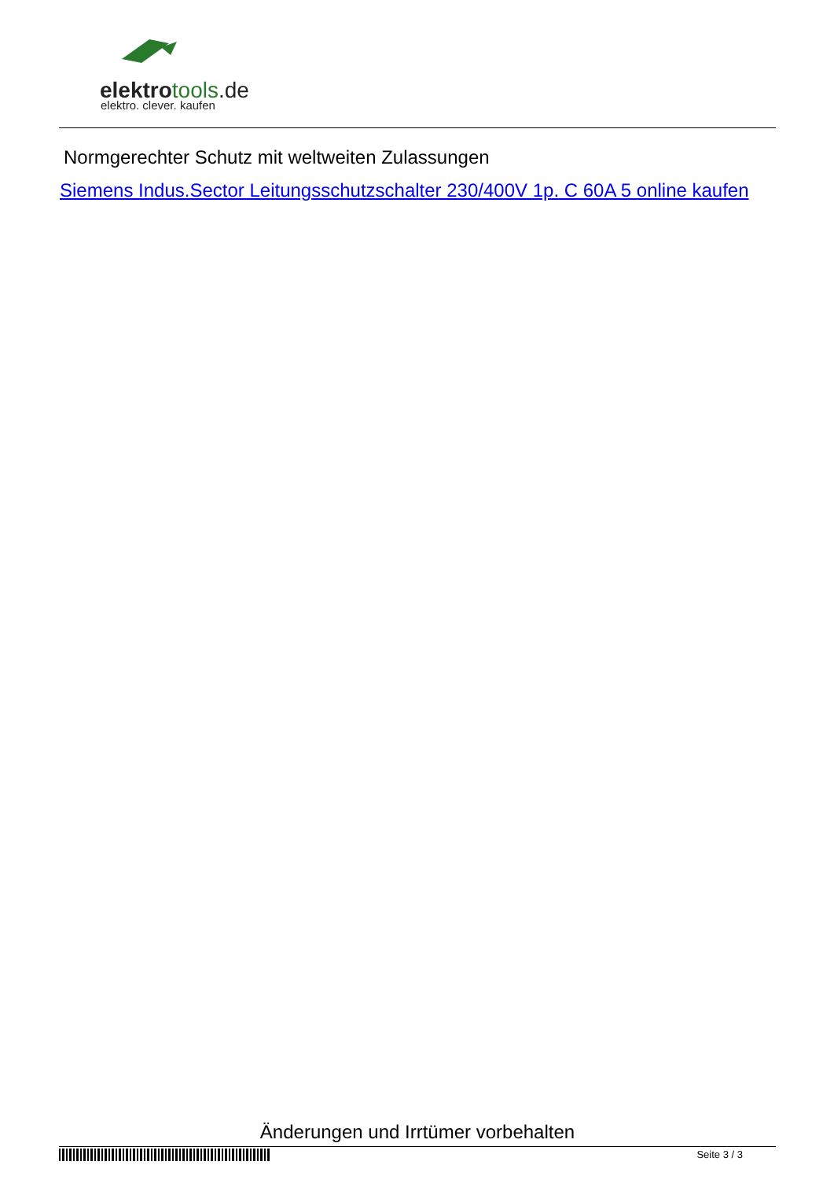elektrotools.de
elektro. clever. kaufen
Normgerechter Schutz mit weltweiten Zulassungen
Siemens Indus.Sector Leitungsschutzschalter 230/400V 1p. C 60A 5 online kaufen
Änderungen und Irrtümer vorbehalten
Seite 3 / 3